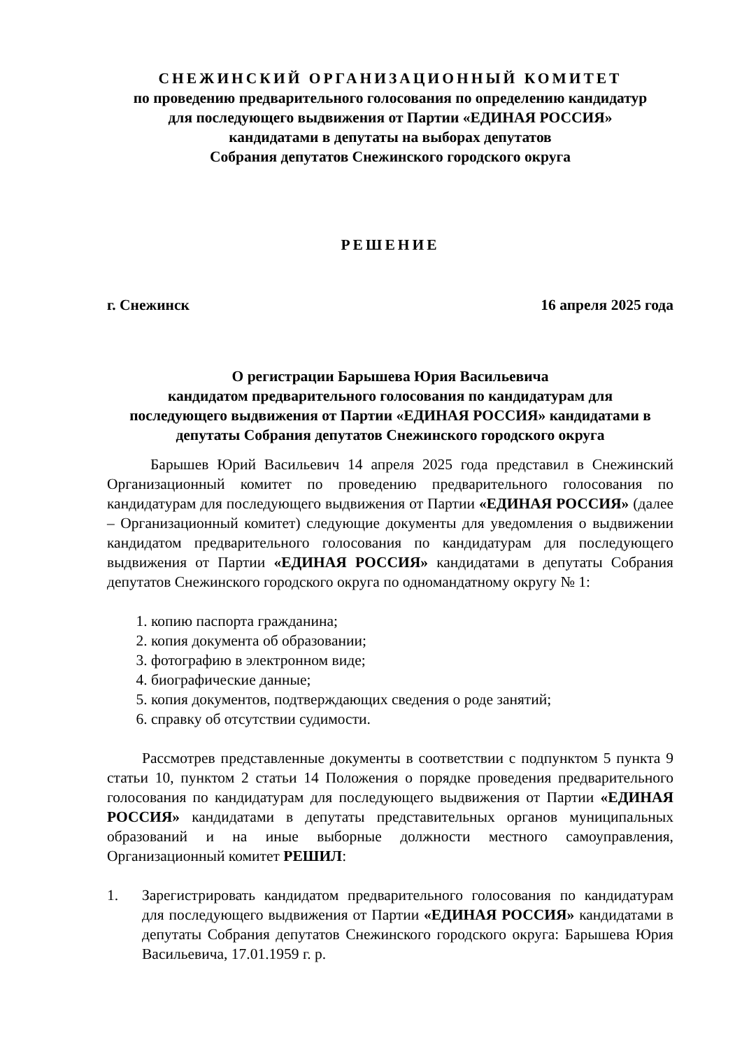СНЕЖИНСКИЙ ОРГАНИЗАЦИОННЫЙ КОМИТЕТ
по проведению предварительного голосования по определению кандидатур
для последующего выдвижения от Партии «ЕДИНАЯ РОССИЯ»
кандидатами в депутаты на выборах депутатов
Собрания депутатов Снежинского городского округа
РЕШЕНИЕ
г. Снежинск 16 апреля 2025 года
О регистрации Барышева Юрия Васильевича
кандидатом предварительного голосования по кандидатурам для
последующего выдвижения от Партии «ЕДИНАЯ РОССИЯ» кандидатами в
депутаты Собрания депутатов Снежинского городского округа
Барышев Юрий Васильевич 14 апреля 2025 года представил в Снежинский Организационный комитет по проведению предварительного голосования по кандидатурам для последующего выдвижения от Партии «ЕДИНАЯ РОССИЯ» (далее – Организационный комитет) следующие документы для уведомления о выдвижении кандидатом предварительного голосования по кандидатурам для последующего выдвижения от Партии «ЕДИНАЯ РОССИЯ» кандидатами в депутаты Собрания депутатов Снежинского городского округа по одномандатному округу № 1:
1. копию паспорта гражданина;
2. копия документа об образовании;
3. фотографию в электронном виде;
4. биографические данные;
5. копия документов, подтверждающих сведения о роде занятий;
6. справку об отсутствии судимости.
Рассмотрев представленные документы в соответствии с подпунктом 5 пункта 9 статьи 10, пунктом 2 статьи 14 Положения о порядке проведения предварительного голосования по кандидатурам для последующего выдвижения от Партии «ЕДИНАЯ РОССИЯ» кандидатами в депутаты представительных органов муниципальных образований и на иные выборные должности местного самоуправления, Организационный комитет РЕШИЛ:
1. Зарегистрировать кандидатом предварительного голосования по кандидатурам для последующего выдвижения от Партии «ЕДИНАЯ РОССИЯ» кандидатами в депутаты Собрания депутатов Снежинского городского округа: Барышева Юрия Васильевича, 17.01.1959 г. р.